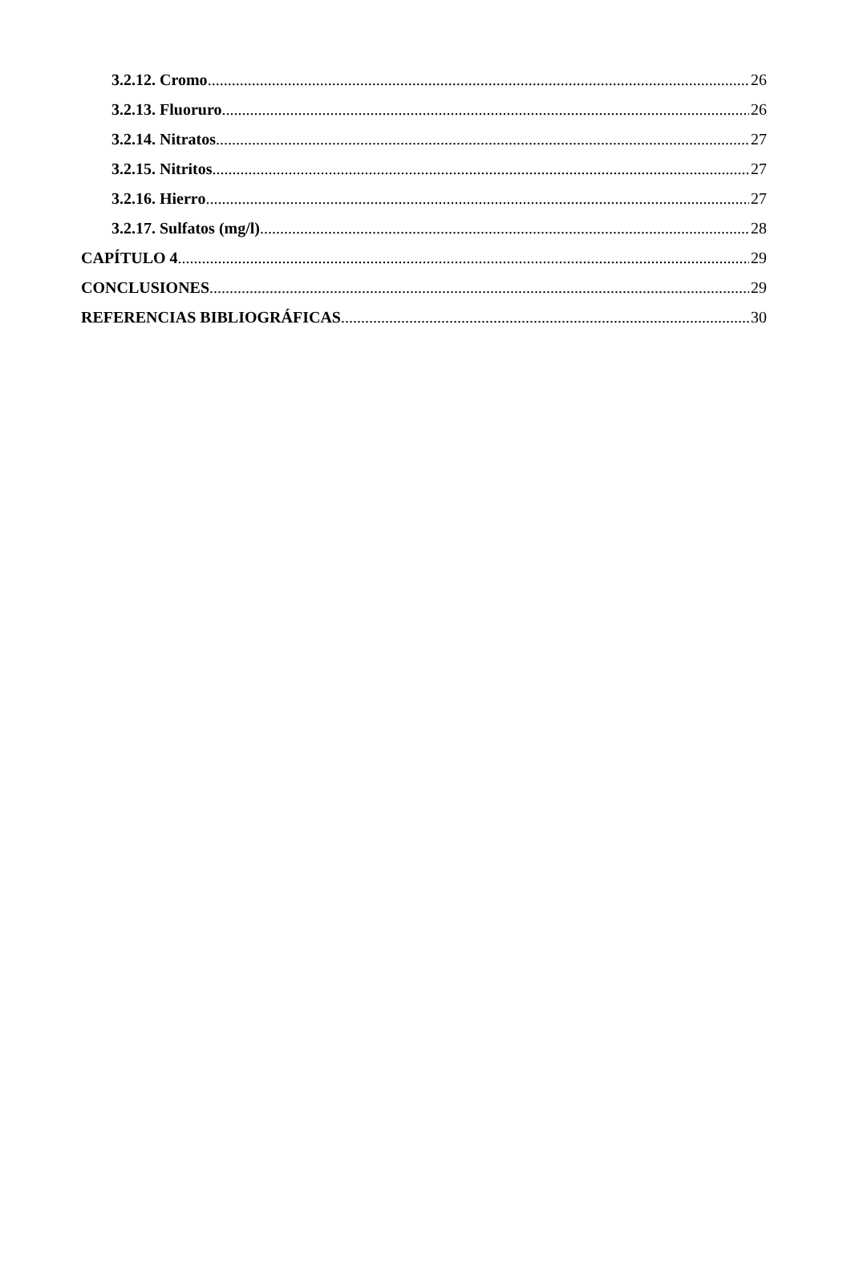3.2.12. Cromo 26
3.2.13. Fluoruro 26
3.2.14. Nitratos 27
3.2.15. Nitritos 27
3.2.16. Hierro 27
3.2.17. Sulfatos (mg/l) 28
CAPÍTULO 4 29
CONCLUSIONES 29
REFERENCIAS BIBLIOGRÁFICAS 30